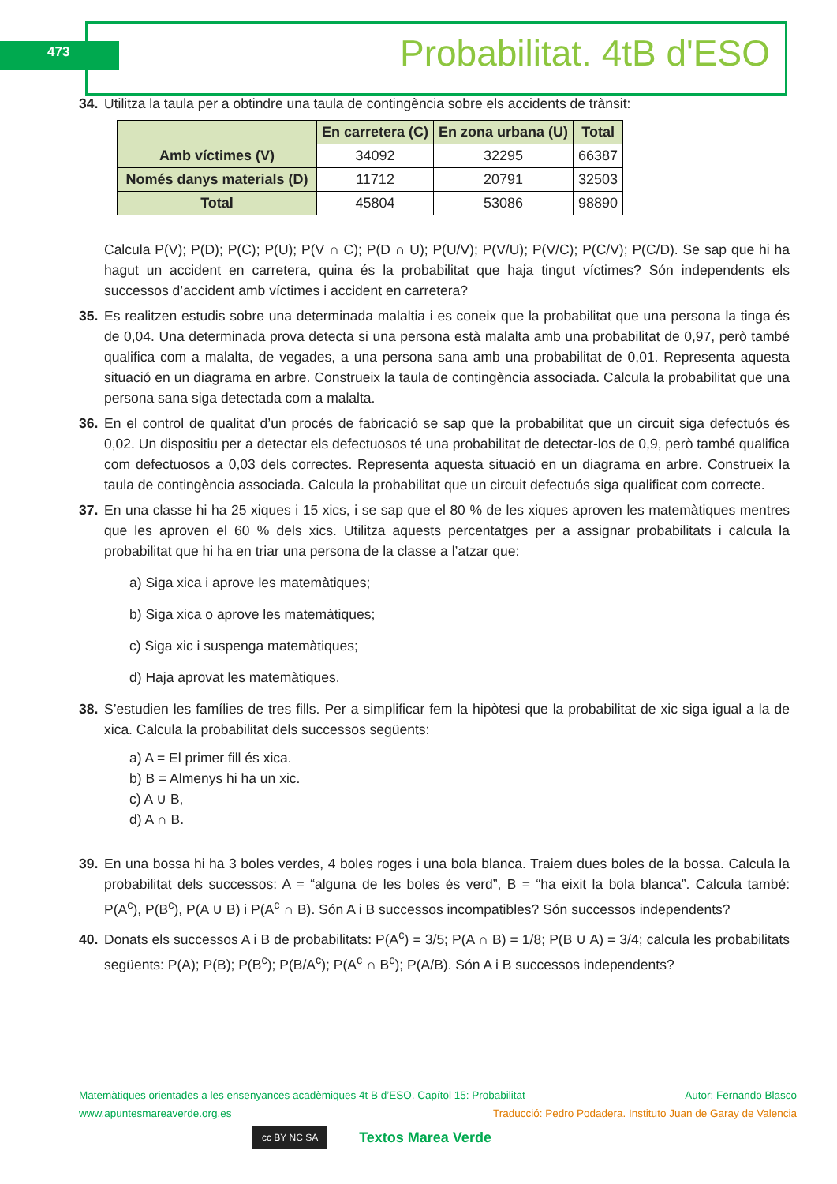473 Probabilitat. 4tB d'ESO
34. Utilitza la taula per a obtindre una taula de contingència sobre els accidents de trànsit:
| | En carretera (C) | En zona urbana (U) | Total |
| --- | --- | --- | --- |
| Amb víctimes (V) | 34092 | 32295 | 66387 |
| Només danys materials (D) | 11712 | 20791 | 32503 |
| Total | 45804 | 53086 | 98890 |
Calcula P(V); P(D); P(C); P(U); P(V ∩ C); P(D ∩ U); P(U/V); P(V/U); P(V/C); P(C/V); P(C/D). Se sap que hi ha hagut un accident en carretera, quina és la probabilitat que haja tingut víctimes? Són independents els successos d’accident amb víctimes i accident en carretera?
35. Es realitzen estudis sobre una determinada malaltia i es coneix que la probabilitat que una persona la tinga és de 0,04. Una determinada prova detecta si una persona està malalta amb una probabilitat de 0,97, però també qualifica com a malalta, de vegades, a una persona sana amb una probabilitat de 0,01. Representa aquesta situació en un diagrama en arbre. Construeix la taula de contingència associada. Calcula la probabilitat que una persona sana siga detectada com a malalta.
36. En el control de qualitat d’un procés de fabricació se sap que la probabilitat que un circuit siga defectuós és 0,02. Un dispositiu per a detectar els defectuosos té una probabilitat de detectar-los de 0,9, però també qualifica com defectuosos a 0,03 dels correctes. Representa aquesta situació en un diagrama en arbre. Construeix la taula de contingència associada. Calcula la probabilitat que un circuit defectuós siga qualificat com correcte.
37. En una classe hi ha 25 xiques i 15 xics, i se sap que el 80 % de les xiques aproven les matemàtiques mentres que les aproven el 60 % dels xics. Utilitza aquests percentatges per a assignar probabilitats i calcula la probabilitat que hi ha en triar una persona de la classe a l’atzar que:
a) Siga xica i aprove les matemàtiques;
b) Siga xica o aprove les matemàtiques;
c) Siga xic i suspenga matemàtiques;
d) Haja aprovat les matemàtiques.
38. S’estudien les famílies de tres fills. Per a simplificar fem la hipòtesi que la probabilitat de xic siga igual a la de xica. Calcula la probabilitat dels successos següents:
a) A = El primer fill és xica.
b) B = Almenys hi ha un xic.
c) A ∪ B,
d) A ∩ B.
39. En una bossa hi ha 3 boles verdes, 4 boles roges i una bola blanca. Traiem dues boles de la bossa. Calcula la probabilitat dels successos: A = “alguna de les boles és verd”, B = “ha eixit la bola blanca”. Calcula també: P(A<sup>c</sup>), P(B<sup>c</sup>), P(A ∪ B) i P(A<sup>c</sup> ∩ B). Són A i B successos incompatibles? Són successos independents?
40. Donats els successos A i B de probabilitats: P(A<sup>c</sup>) = 3/5; P(A ∩ B) = 1/8; P(B ∪ A) = 3/4; calcula les probabilitats següents: P(A); P(B); P(B<sup>c</sup>); P(B/A<sup>c</sup>); P(A<sup>c</sup> ∩ B<sup>c</sup>); P(A/B). Són A i B successos independents?
Matemàtiques orientades a les ensenyances acadèmiques 4t B d’ESO. Capítol 15: Probabilitat Autor: Fernando Blasco
www.apuntesmareaverde.org.es Traducció: Pedro Podadera. Instituto Juan de Garay de Valencia
cc BY NC SA Textos Marea Verde